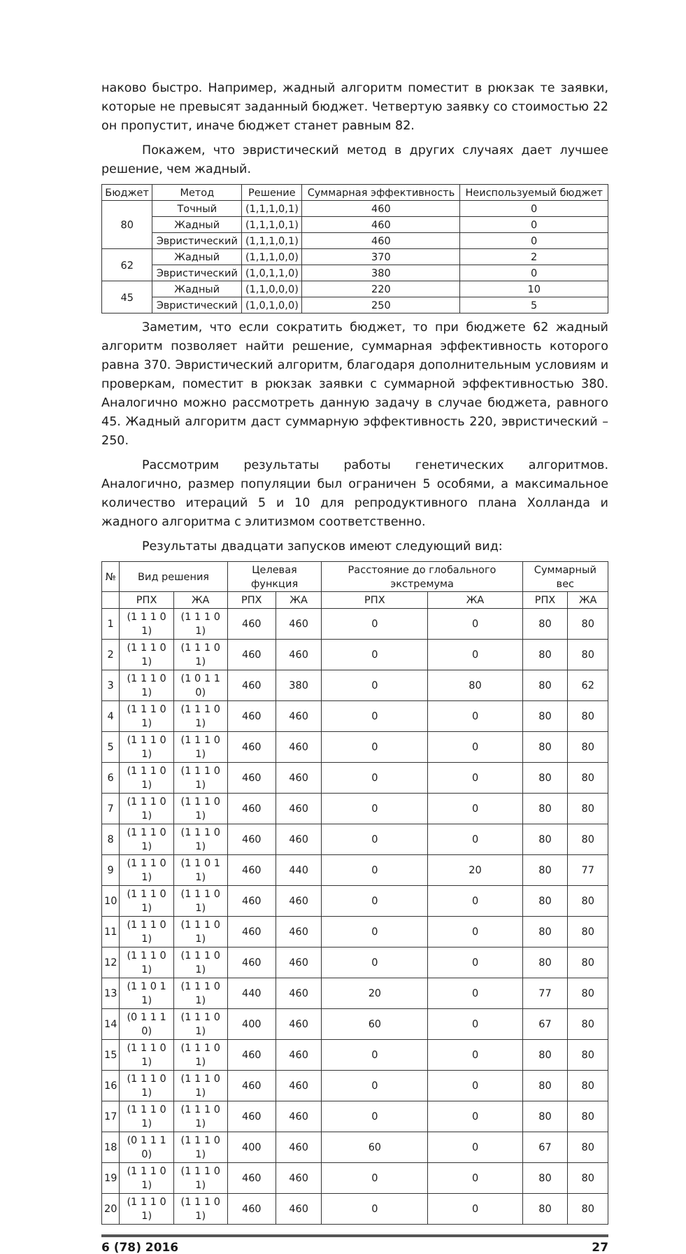наково быстро. Например, жадный алгоритм поместит в рюкзак те заявки, которые не превысят заданный бюджет. Четвертую заявку со стоимостью 22 он пропустит, иначе бюджет станет равным 82.
Покажем, что эвристический метод в других случаях дает лучшее решение, чем жадный.
| Бюджет | Метод | Решение | Суммарная эффективность | Неиспользуемый бюджет |
| --- | --- | --- | --- | --- |
| 80 | Точный | (1,1,1,0,1) | 460 | 0 |
| | Жадный | (1,1,1,0,1) | 460 | 0 |
| | Эвристический | (1,1,1,0,1) | 460 | 0 |
| 62 | Жадный | (1,1,1,0,0) | 370 | 2 |
| | Эвристический | (1,0,1,1,0) | 380 | 0 |
| 45 | Жадный | (1,1,0,0,0) | 220 | 10 |
| | Эвристический | (1,0,1,0,0) | 250 | 5 |
Заметим, что если сократить бюджет, то при бюджете 62 жадный алгоритм позволяет найти решение, суммарная эффективность которого равна 370. Эвристический алгоритм, благодаря дополнительным условиям и проверкам, поместит в рюкзак заявки с суммарной эффективностью 380. Аналогично можно рассмотреть данную задачу в случае бюджета, равного 45. Жадный алгоритм даст суммарную эффективность 220, эвристический – 250.
Рассмотрим результаты работы генетических алгоритмов. Аналогично, размер популяции был ограничен 5 особями, а максимальное количество итераций 5 и 10 для репродуктивного плана Холланда и жадного алгоритма с элитизмом соответственно.
Результаты двадцати запусков имеют следующий вид:
| № | Вид решения | | Целевая функция | | Расстояние до глобального экстремума | | Суммарный вес | |
| --- | --- | --- | --- | --- | --- | --- | --- | --- |
| | РПХ | ЖА | РПХ | ЖА | РПХ | ЖА | РПХ | ЖА |
| 1 | (1 1 1 0 1) | (1 1 1 0 1) | 460 | 460 | 0 | 0 | 80 | 80 |
| 2 | (1 1 1 0 1) | (1 1 1 0 1) | 460 | 460 | 0 | 0 | 80 | 80 |
| 3 | (1 1 1 0 1) | (1 0 1 1 0) | 460 | 380 | 0 | 80 | 80 | 62 |
| 4 | (1 1 1 0 1) | (1 1 1 0 1) | 460 | 460 | 0 | 0 | 80 | 80 |
| 5 | (1 1 1 0 1) | (1 1 1 0 1) | 460 | 460 | 0 | 0 | 80 | 80 |
| 6 | (1 1 1 0 1) | (1 1 1 0 1) | 460 | 460 | 0 | 0 | 80 | 80 |
| 7 | (1 1 1 0 1) | (1 1 1 0 1) | 460 | 460 | 0 | 0 | 80 | 80 |
| 8 | (1 1 1 0 1) | (1 1 1 0 1) | 460 | 460 | 0 | 0 | 80 | 80 |
| 9 | (1 1 1 0 1) | (1 1 0 1 1) | 460 | 440 | 0 | 20 | 80 | 77 |
| 10 | (1 1 1 0 1) | (1 1 1 0 1) | 460 | 460 | 0 | 0 | 80 | 80 |
| 11 | (1 1 1 0 1) | (1 1 1 0 1) | 460 | 460 | 0 | 0 | 80 | 80 |
| 12 | (1 1 1 0 1) | (1 1 1 0 1) | 460 | 460 | 0 | 0 | 80 | 80 |
| 13 | (1 1 0 1 1) | (1 1 1 0 1) | 440 | 460 | 20 | 0 | 77 | 80 |
| 14 | (0 1 1 1 0) | (1 1 1 0 1) | 400 | 460 | 60 | 0 | 67 | 80 |
| 15 | (1 1 1 0 1) | (1 1 1 0 1) | 460 | 460 | 0 | 0 | 80 | 80 |
| 16 | (1 1 1 0 1) | (1 1 1 0 1) | 460 | 460 | 0 | 0 | 80 | 80 |
| 17 | (1 1 1 0 1) | (1 1 1 0 1) | 460 | 460 | 0 | 0 | 80 | 80 |
| 18 | (0 1 1 1 0) | (1 1 1 0 1) | 400 | 460 | 60 | 0 | 67 | 80 |
| 19 | (1 1 1 0 1) | (1 1 1 0 1) | 460 | 460 | 0 | 0 | 80 | 80 |
| 20 | (1 1 1 0 1) | (1 1 1 0 1) | 460 | 460 | 0 | 0 | 80 | 80 |
6 (78) 2016 27